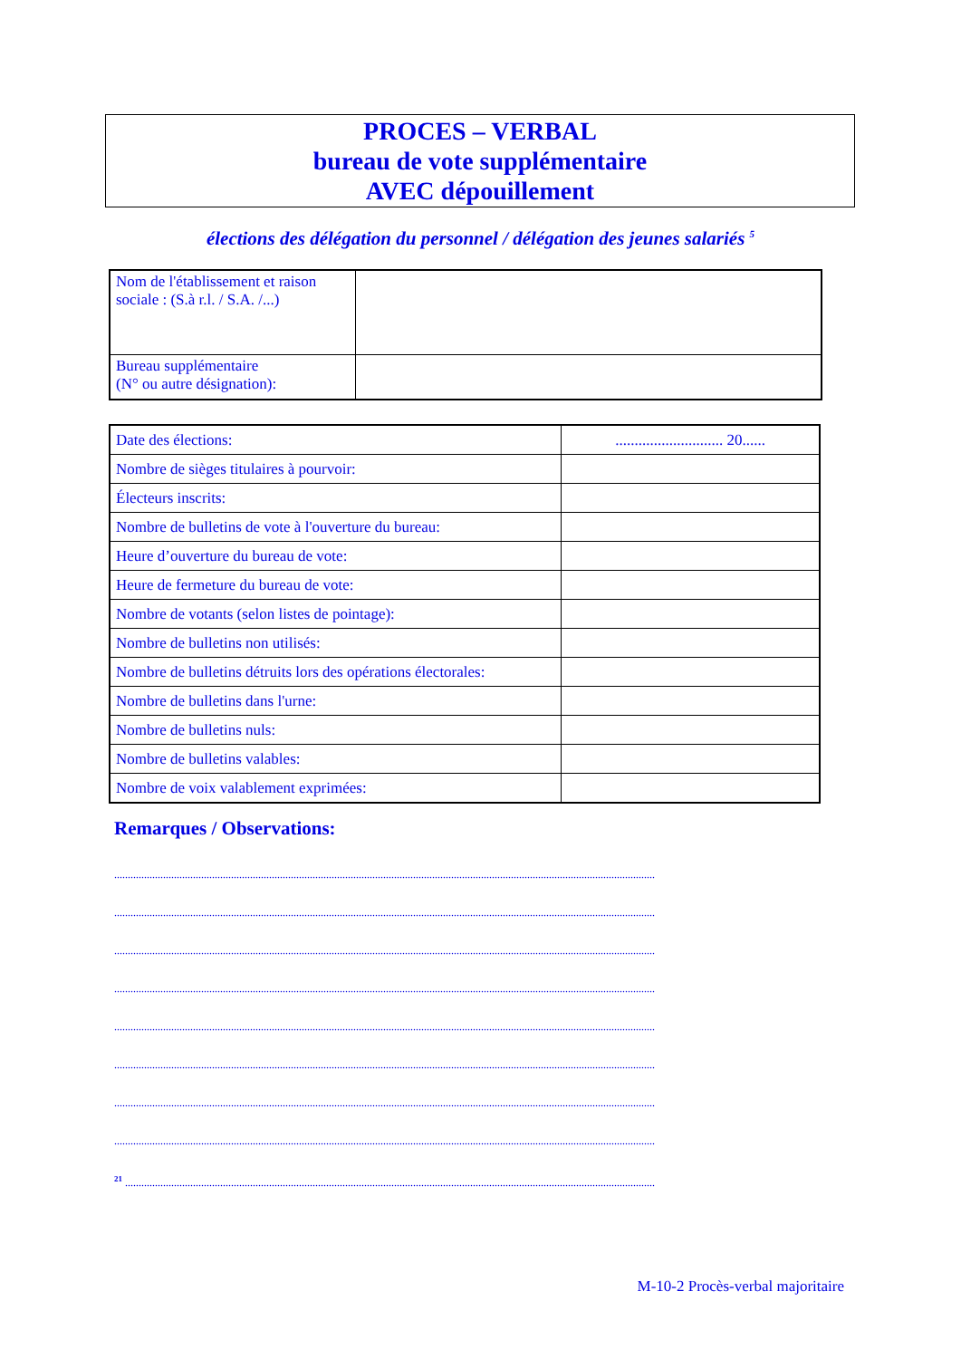PROCES – VERBAL
bureau de vote supplémentaire
AVEC dépouillement
élections des délégation du personnel / délégation des jeunes salariés <sup>5</sup>
| Nom de l'établissement et raison sociale : (S.à r.l. / S.A. /...) | |
| Bureau supplémentaire (N° ou autre désignation): | |
| Date des élections: | ............................ 20...... |
| Nombre de sièges titulaires à pourvoir: | |
| Électeurs inscrits: | |
| Nombre de bulletins de vote à l'ouverture du bureau: | |
| Heure d’ouverture du bureau de vote: | |
| Heure de fermeture du bureau de vote: | |
| Nombre de votants (selon listes de pointage): | |
| Nombre de bulletins non utilisés: | |
| Nombre de bulletins détruits lors des opérations électorales: | |
| Nombre de bulletins dans l'urne: | |
| Nombre de bulletins nuls: | |
| Nombre de bulletins valables: | |
| Nombre de voix valablement exprimées: | |
Remarques / Observations:
.......................................................................................................................................................................................................
.......................................................................................................................................................................................................
.......................................................................................................................................................................................................
.......................................................................................................................................................................................................
.......................................................................................................................................................................................................
.......................................................................................................................................................................................................
.......................................................................................................................................................................................................
.......................................................................................................................................................................................................
<sup>21</sup> ...................................................................................................................................................................................................
M-10-2 Procès-verbal majoritaire